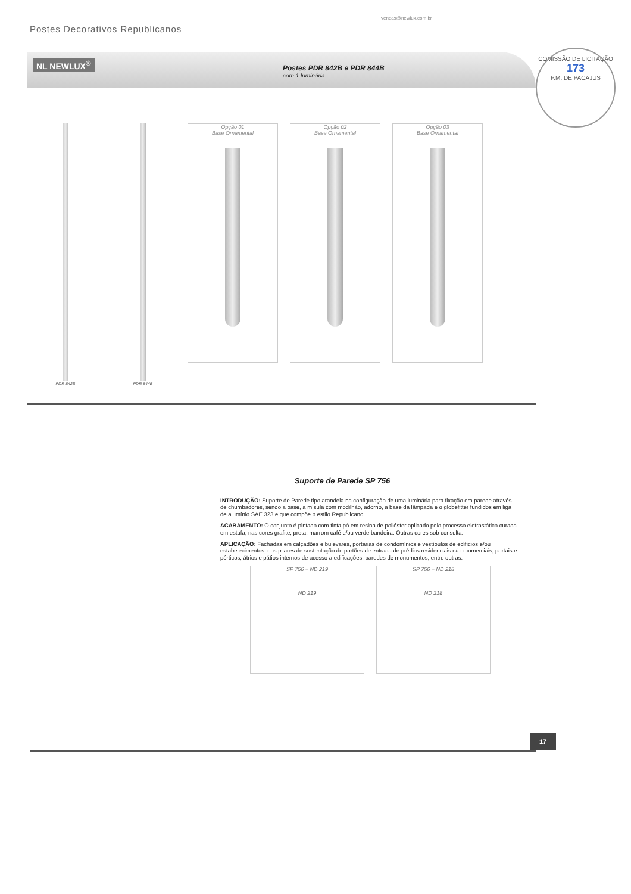vendas@newlux.com.br
Postes Decorativos Republicanos
COMISSÃO DE LICITAÇÃO
173
P.M. DE PACAJUS
NL NEWLUX<sup>®</sup>
Postes PDR 842B e PDR 844B
com 1 luminária
PDR 842B PDR 844B
Opção 01
Base Ornamental
Opção 02
Base Ornamental
Opção 03
Base Ornamental
Suporte de Parede SP 756
INTRODUÇÃO: Suporte de Parede tipo arandela na configuração de uma luminária para fixação em parede através de chumbadores, sendo a base, a mísula com modilhão, adorno, a base da lâmpada e o globefitter fundidos em liga de alumínio SAE 323 e que compõe o estilo Republicano.
ACABAMENTO: O conjunto é pintado com tinta pó em resina de poliéster aplicado pelo processo eletrostático curada em estufa, nas cores grafite, preta, marrom café e/ou verde bandeira. Outras cores sob consulta.
APLICAÇÃO: Fachadas em calçadões e bulevares, portarias de condomínios e vestíbulos de edifícios e/ou estabelecimentos, nos pilares de sustentação de portões de entrada de prédios residenciais e/ou comerciais, portais e pórticos, átrios e pátios internos de acesso a edificações, paredes de monumentos, entre outras.
SP 756 + ND 219
ND 219
SP 756 + ND 218
ND 218
17